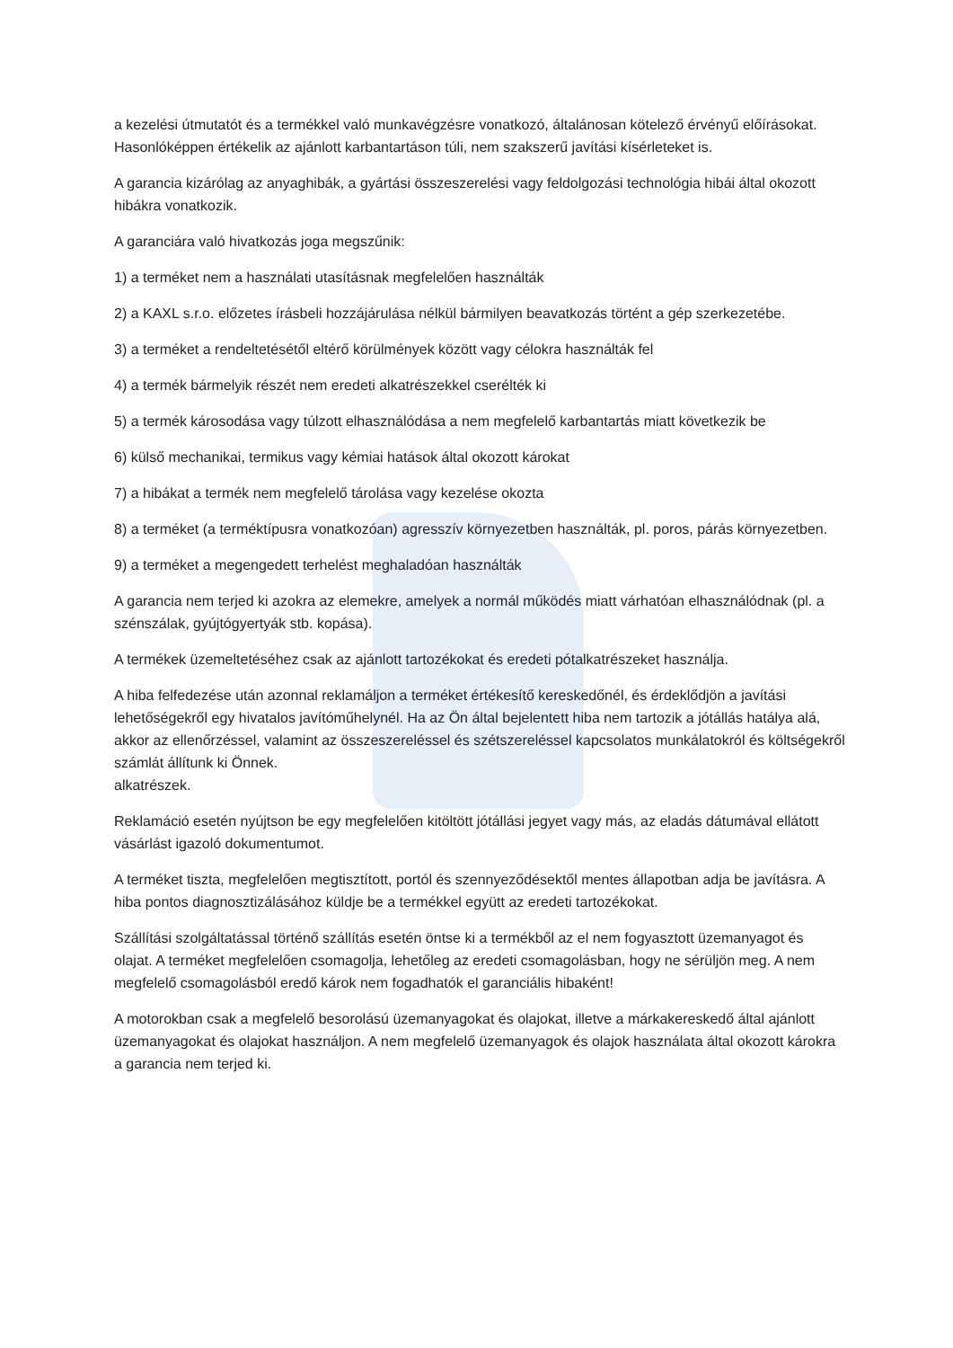a kezelési útmutatót és a termékkel való munkavégzésre vonatkozó, általánosan kötelező érvényű előírásokat. Hasonlóképpen értékelik az ajánlott karbantartáson túli, nem szakszerű javítási kísérleteket is.
A garancia kizárólag az anyaghibák, a gyártási összeszerelési vagy feldolgozási technológia hibái által okozott hibákra vonatkozik.
A garanciára való hivatkozás joga megszűnik:
1) a terméket nem a használati utasításnak megfelelően használták
2) a KAXL s.r.o. előzetes írásbeli hozzájárulása nélkül bármilyen beavatkozás történt a gép szerkezetébe.
3) a terméket a rendeltetésétől eltérő körülmények között vagy célokra használták fel
4) a termék bármelyik részét nem eredeti alkatrészekkel cserélték ki
5) a termék károsodása vagy túlzott elhasználódása a nem megfelelő karbantartás miatt következik be
6) külső mechanikai, termikus vagy kémiai hatások által okozott károkat
7) a hibákat a termék nem megfelelő tárolása vagy kezelése okozta
8) a terméket (a terméktípusra vonatkozóan) agresszív környezetben használták, pl. poros, párás környezetben.
9) a terméket a megengedett terhelést meghaladóan használták
A garancia nem terjed ki azokra az elemekre, amelyek a normál működés miatt várhatóan elhasználódnak (pl. a szénszálak, gyújtógyertyák stb. kopása).
A termékek üzemeltetéséhez csak az ajánlott tartozékokat és eredeti pótalkatrészeket használja.
A hiba felfedezése után azonnal reklamáljon a terméket értékesítő kereskedőnél, és érdeklődjön a javítási lehetőségekről egy hivatalos javítóműhelynél. Ha az Ön által bejelentett hiba nem tartozik a jótállás hatálya alá, akkor az ellenőrzéssel, valamint az összeszereléssel és szétszereléssel kapcsolatos munkálatokról és költségekről számlát állítunk ki Önnek.
alkatrészek.
Reklamáció esetén nyújtson be egy megfelelően kitöltött jótállási jegyet vagy más, az eladás dátumával ellátott vásárlást igazoló dokumentumot.
A terméket tiszta, megfelelően megtisztított, portól és szennyeződésektől mentes állapotban adja be javításra. A hiba pontos diagnosztizálásához küldje be a termékkel együtt az eredeti tartozékokat.
Szállítási szolgáltatással történő szállítás esetén öntse ki a termékből az el nem fogyasztott üzemanyagot és olajat. A terméket megfelelően csomagolja, lehetőleg az eredeti csomagolásban, hogy ne sérüljön meg. A nem megfelelő csomagolásból eredő károk nem fogadhatók el garanciális hibaként!
A motorokban csak a megfelelő besorolású üzemanyagokat és olajokat, illetve a márkakereskedő által ajánlott üzemanyagokat és olajokat használjon. A nem megfelelő üzemanyagok és olajok használata által okozott károkra a garancia nem terjed ki.